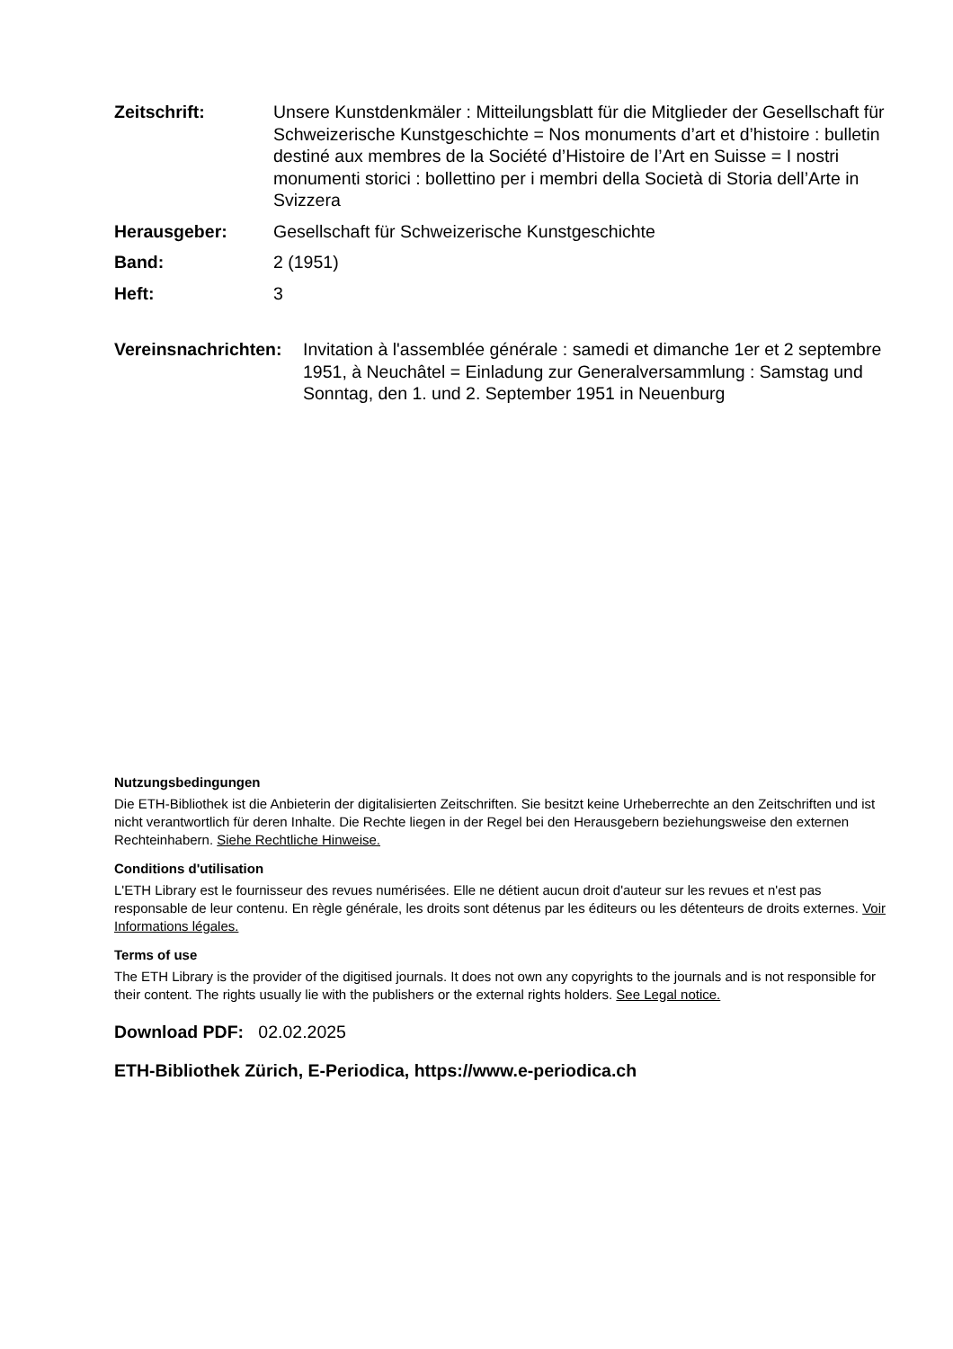Zeitschrift: Unsere Kunstdenkmäler : Mitteilungsblatt für die Mitglieder der Gesellschaft für Schweizerische Kunstgeschichte = Nos monuments d’art et d’histoire : bulletin destiné aux membres de la Société d’Histoire de l’Art en Suisse = I nostri monumenti storici : bollettino per i membri della Società di Storia dell’Arte in Svizzera
Herausgeber: Gesellschaft für Schweizerische Kunstgeschichte
Band: 2 (1951)
Heft: 3
Vereinsnachrichten:
Invitation à l'assemblée générale : samedi et dimanche 1er et 2 septembre 1951, à Neuchâtel = Einladung zur Generalversammlung : Samstag und Sonntag, den 1. und 2. September 1951 in Neuenburg
Nutzungsbedingungen
Die ETH-Bibliothek ist die Anbieterin der digitalisierten Zeitschriften. Sie besitzt keine Urheberrechte an den Zeitschriften und ist nicht verantwortlich für deren Inhalte. Die Rechte liegen in der Regel bei den Herausgebern beziehungsweise den externen Rechteinhabern. Siehe Rechtliche Hinweise.
Conditions d'utilisation
L'ETH Library est le fournisseur des revues numérisées. Elle ne détient aucun droit d'auteur sur les revues et n'est pas responsable de leur contenu. En règle générale, les droits sont détenus par les éditeurs ou les détenteurs de droits externes. Voir Informations légales.
Terms of use
The ETH Library is the provider of the digitised journals. It does not own any copyrights to the journals and is not responsible for their content. The rights usually lie with the publishers or the external rights holders. See Legal notice.
Download PDF: 02.02.2025
ETH-Bibliothek Zürich, E-Periodica, https://www.e-periodica.ch